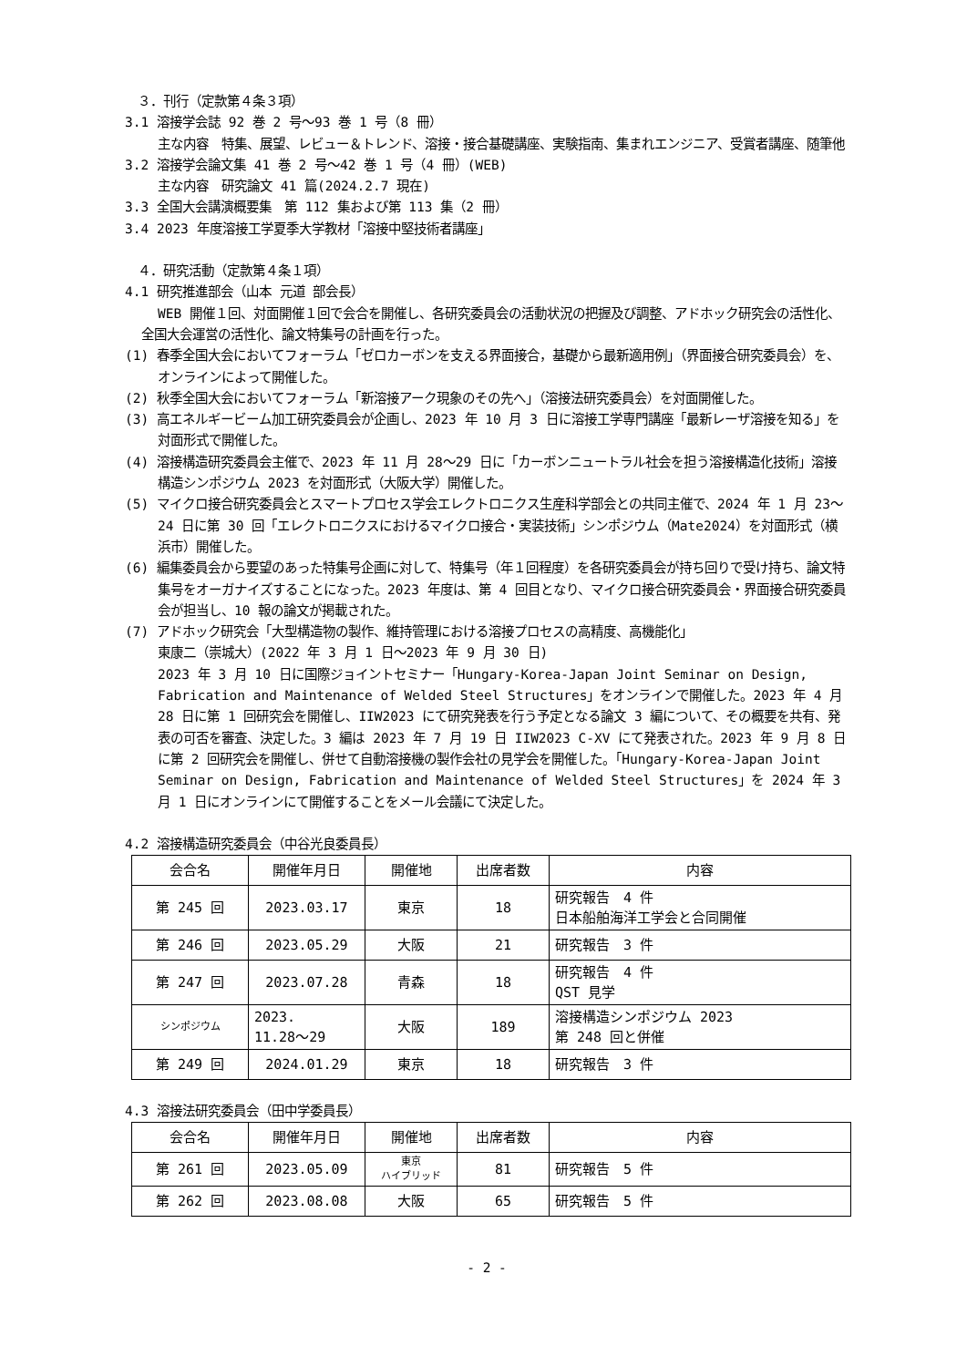３．刊行（定款第４条３項）
3.1 溶接学会誌 92 巻 2 号～93 巻 1 号（8 冊）
主な内容　特集、展望、レビュー＆トレンド、溶接・接合基礎講座、実験指南、集まれエンジニア、受賞者講座、随筆他
3.2 溶接学会論文集 41 巻 2 号～42 巻 1 号（4 冊）(WEB)
主な内容　研究論文 41 篇(2024.2.7 現在)
3.3 全国大会講演概要集　第 112 集および第 113 集（2 冊）
3.4 2023 年度溶接工学夏季大学教材「溶接中堅技術者講座」
　４．研究活動（定款第４条１項）
4.1 研究推進部会（山本 元道 部会長）
WEB 開催１回、対面開催１回で会合を開催し、各研究委員会の活動状況の把握及び調整、アドホック研究会の活性化、全国大会運営の活性化、論文特集号の計画を行った。
(1) 春季全国大会においてフォーラム「ゼロカーボンを支える界面接合，基礎から最新適用例」（界面接合研究委員会）を、オンラインによって開催した。
(2) 秋季全国大会においてフォーラム「新溶接アーク現象のその先へ」（溶接法研究委員会）を対面開催した。
(3) 高エネルギービーム加工研究委員会が企画し、2023 年 10 月 3 日に溶接工学専門講座「最新レーザ溶接を知る」を対面形式で開催した。
(4) 溶接構造研究委員会主催で、2023 年 11 月 28～29 日に「カーボンニュートラル社会を担う溶接構造化技術」溶接構造シンポジウム 2023 を対面形式（大阪大学）開催した。
(5) マイクロ接合研究委員会とスマートプロセス学会エレクトロニクス生産科学部会との共同主催で、2024 年 1 月 23～24 日に第 30 回「エレクトロニクスにおけるマイクロ接合・実装技術」シンポジウム（Mate2024）を対面形式（横浜市）開催した。
(6) 編集委員会から要望のあった特集号企画に対して、特集号（年１回程度）を各研究委員会が持ち回りで受け持ち、論文特集号をオーガナイズすることになった。2023 年度は、第 4 回目となり、マイクロ接合研究委員会・界面接合研究委員会が担当し、10 報の論文が掲載された。
(7) アドホック研究会「大型構造物の製作、維持管理における溶接プロセスの高精度、高機能化」
東康二（崇城大）(2022 年 3 月 1 日～2023 年 9 月 30 日)
2023 年 3 月 10 日に国際ジョイントセミナー「Hungary-Korea-Japan Joint Seminar on Design, Fabrication and Maintenance of Welded Steel Structures」をオンラインで開催した。2023 年 4 月 28 日に第 1 回研究会を開催し、IIW2023 にて研究発表を行う予定となる論文 3 編について、その概要を共有、発表の可否を審査、決定した。3 編は 2023 年 7 月 19 日 IIW2023 C-XV にて発表された。2023 年 9 月 8 日に第 2 回研究会を開催し、併せて自動溶接機の製作会社の見学会を開催した。「Hungary-Korea-Japan Joint Seminar on Design, Fabrication and Maintenance of Welded Steel Structures」を 2024 年 3 月 1 日にオンラインにて開催することをメール会議にて決定した。
4.2 溶接構造研究委員会（中谷光良委員長）
| 会合名 | 開催年月日 | 開催地 | 出席者数 | 内容 |
| --- | --- | --- | --- | --- |
| 第 245 回 | 2023.03.17 | 東京 | 18 | 研究報告 4 件 日本船舶海洋工学会と合同開催 |
| 第 246 回 | 2023.05.29 | 大阪 | 21 | 研究報告 3 件 |
| 第 247 回 | 2023.07.28 | 青森 | 18 | 研究報告 4 件 QST 見学 |
| シンポジウム | 2023. 11.28～29 | 大阪 | 189 | 溶接構造シンポジウム 2023 第 248 回と併催 |
| 第 249 回 | 2024.01.29 | 東京 | 18 | 研究報告 3 件 |
4.3 溶接法研究委員会（田中学委員長）
| 会合名 | 開催年月日 | 開催地 | 出席者数 | 内容 |
| --- | --- | --- | --- | --- |
| 第 261 回 | 2023.05.09 | 東京 ハイブリッド | 81 | 研究報告 5 件 |
| 第 262 回 | 2023.08.08 | 大阪 | 65 | 研究報告 5 件 |
- 2 -